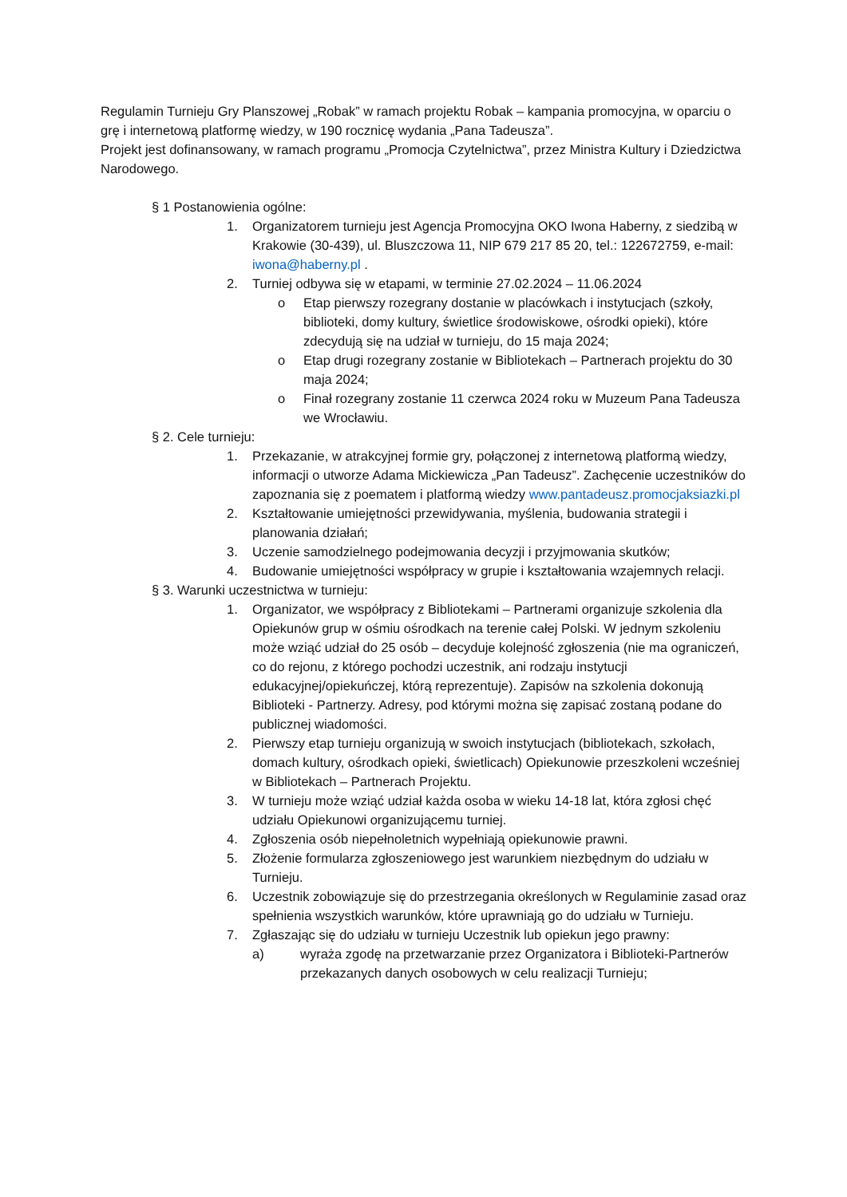Regulamin Turnieju Gry Planszowej „Robak” w ramach projektu Robak – kampania promocyjna, w oparciu o grę i internetową platformę wiedzy, w 190 rocznicę wydania „Pana Tadeusza”.
Projekt jest dofinansowany, w ramach programu „Promocja Czytelnictwa”, przez Ministra Kultury i Dziedzictwa Narodowego.
§ 1 Postanowienia ogólne:
1. Organizatorem turnieju jest Agencja Promocyjna OKO Iwona Haberny, z siedzibą w Krakowie (30-439), ul. Bluszczowa 11, NIP 679 217 85 20, tel.: 122672759, e-mail: iwona@haberny.pl .
2. Turniej odbywa się w etapami, w terminie 27.02.2024 – 11.06.2024
o Etap pierwszy rozegrany dostanie w placówkach i instytucjach (szkoły, biblioteki, domy kultury, świetlice środowiskowe, ośrodki opieki), które zdecydują się na udział w turnieju, do 15 maja 2024;
o Etap drugi rozegrany zostanie w Bibliotekach – Partnerach projektu do 30 maja 2024;
o Finał rozegrany zostanie 11 czerwca 2024 roku w Muzeum Pana Tadeusza we Wrocławiu.
§ 2. Cele turnieju:
1. Przekazanie, w atrakcyjnej formie gry, połączonej z internetową platformą wiedzy, informacji o utworze Adama Mickiewicza „Pan Tadeusz”. Zachęcenie uczestników do zapoznania się z poematem i platformą wiedzy www.pantadeusz.promocjaksiazki.pl
2. Kształtowanie umiejętności przewidywania, myślenia, budowania strategii i planowania działań;
3. Uczenie samodzielnego podejmowania decyzji i przyjmowania skutków;
4. Budowanie umiejętności współpracy w grupie i kształtowania wzajemnych relacji.
§ 3. Warunki uczestnictwa w turnieju:
1. Organizator, we współpracy z Bibliotekami – Partnerami organizuje szkolenia dla Opiekunów grup w ośmiu ośrodkach na terenie całej Polski. W jednym szkoleniu może wziąć udział do 25 osób – decyduje kolejność zgłoszenia (nie ma ograniczeń, co do rejonu, z którego pochodzi uczestnik, ani rodzaju instytucji edukacyjnej/opiekuńczej, którą reprezentuje). Zapisów na szkolenia dokonują Biblioteki - Partnerzy. Adresy, pod którymi można się zapisać zostaną podane do publicznej wiadomości.
2. Pierwszy etap turnieju organizują w swoich instytucjach (bibliotekach, szkołach, domach kultury, ośrodkach opieki, świetlicach) Opiekunowie przeszkoleni wcześniej w Bibliotekach – Partnerach Projektu.
3. W turnieju może wziąć udział każda osoba w wieku 14-18 lat, która zgłosi chęć udziału Opiekunowi organizującemu turniej.
4. Zgłoszenia osób niepełnoletnich wypełniają opiekunowie prawni.
5. Złożenie formularza zgłoszeniowego jest warunkiem niezbędnym do udziału w Turnieju.
6. Uczestnik zobowiązuje się do przestrzegania określonych w Regulaminie zasad oraz spełnienia wszystkich warunków, które uprawniają go do udziału w Turnieju.
7. Zgłaszając się do udziału w turnieju Uczestnik lub opiekun jego prawny:
a) wyraża zgodę na przetwarzanie przez Organizatora i Biblioteki-Partnerów przekazanych danych osobowych w celu realizacji Turnieju;